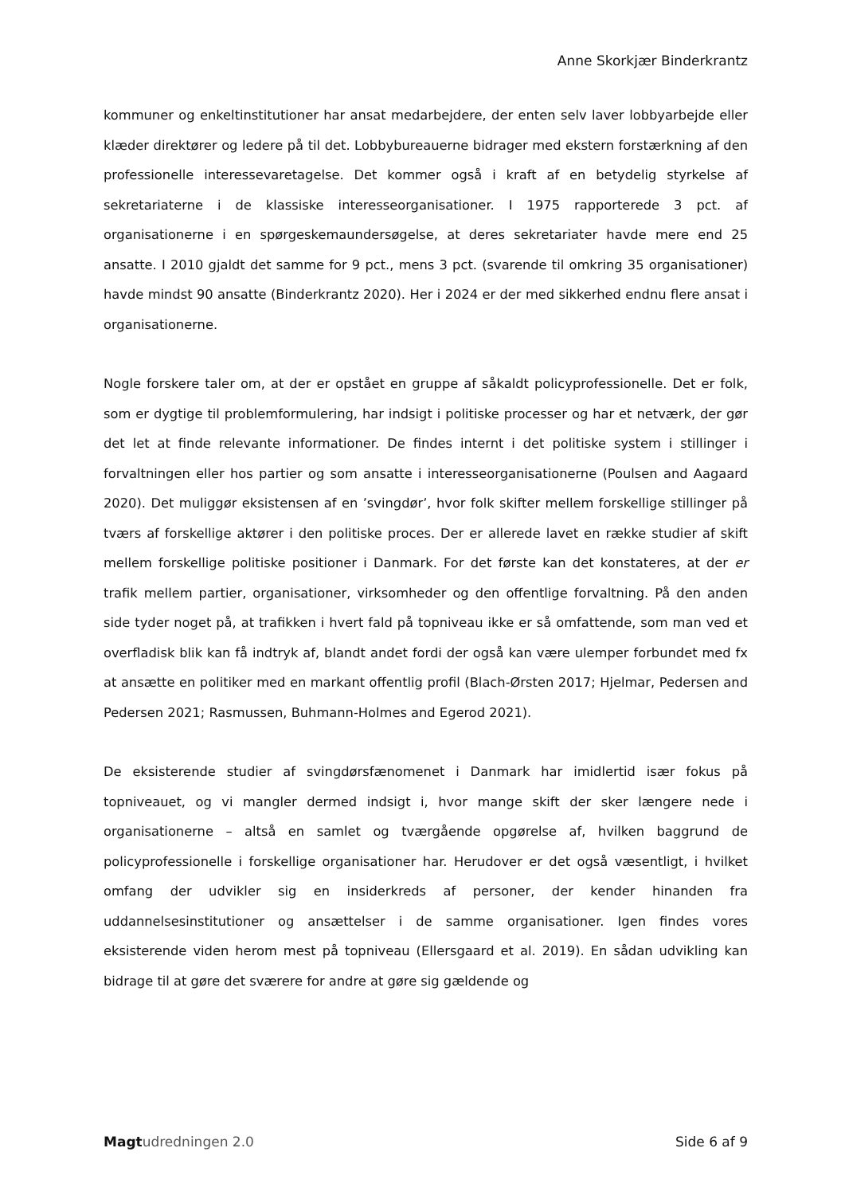Anne Skorkjær Binderkrantz
kommuner og enkeltinstitutioner har ansat medarbejdere, der enten selv laver lobbyarbejde eller klæder direktører og ledere på til det. Lobbybureauerne bidrager med ekstern forstærkning af den professionelle interessevaretagelse. Det kommer også i kraft af en betydelig styrkelse af sekretariaterne i de klassiske interesseorganisationer. I 1975 rapporterede 3 pct. af organisationerne i en spørgeskemaundersøgelse, at deres sekretariater havde mere end 25 ansatte. I 2010 gjaldt det samme for 9 pct., mens 3 pct. (svarende til omkring 35 organisationer) havde mindst 90 ansatte (Binderkrantz 2020). Her i 2024 er der med sikkerhed endnu flere ansat i organisationerne.
Nogle forskere taler om, at der er opstået en gruppe af såkaldt policyprofessionelle. Det er folk, som er dygtige til problemformulering, har indsigt i politiske processer og har et netværk, der gør det let at finde relevante informationer. De findes internt i det politiske system i stillinger i forvaltningen eller hos partier og som ansatte i interesseorganisationerne (Poulsen and Aagaard 2020). Det muliggør eksistensen af en ’svingdør’, hvor folk skifter mellem forskellige stillinger på tværs af forskellige aktører i den politiske proces. Der er allerede lavet en række studier af skift mellem forskellige politiske positioner i Danmark. For det første kan det konstateres, at der er trafik mellem partier, organisationer, virksomheder og den offentlige forvaltning. På den anden side tyder noget på, at trafikken i hvert fald på topniveau ikke er så omfattende, som man ved et overfladisk blik kan få indtryk af, blandt andet fordi der også kan være ulemper forbundet med fx at ansætte en politiker med en markant offentlig profil (Blach-Ørsten 2017; Hjelmar, Pedersen and Pedersen 2021; Rasmussen, Buhmann-Holmes and Egerod 2021).
De eksisterende studier af svingdørsfænomenet i Danmark har imidlertid især fokus på topniveauet, og vi mangler dermed indsigt i, hvor mange skift der sker længere nede i organisationerne – altså en samlet og tværgående opgørelse af, hvilken baggrund de policyprofessionelle i forskellige organisationer har. Herudover er det også væsentligt, i hvilket omfang der udvikler sig en insiderkreds af personer, der kender hinanden fra uddannelsesinstitutioner og ansættelser i de samme organisationer. Igen findes vores eksisterende viden herom mest på topniveau (Ellersgaard et al. 2019). En sådan udvikling kan bidrage til at gøre det sværere for andre at gøre sig gældende og
Magt udredningen 2.0 Side 6 af 9